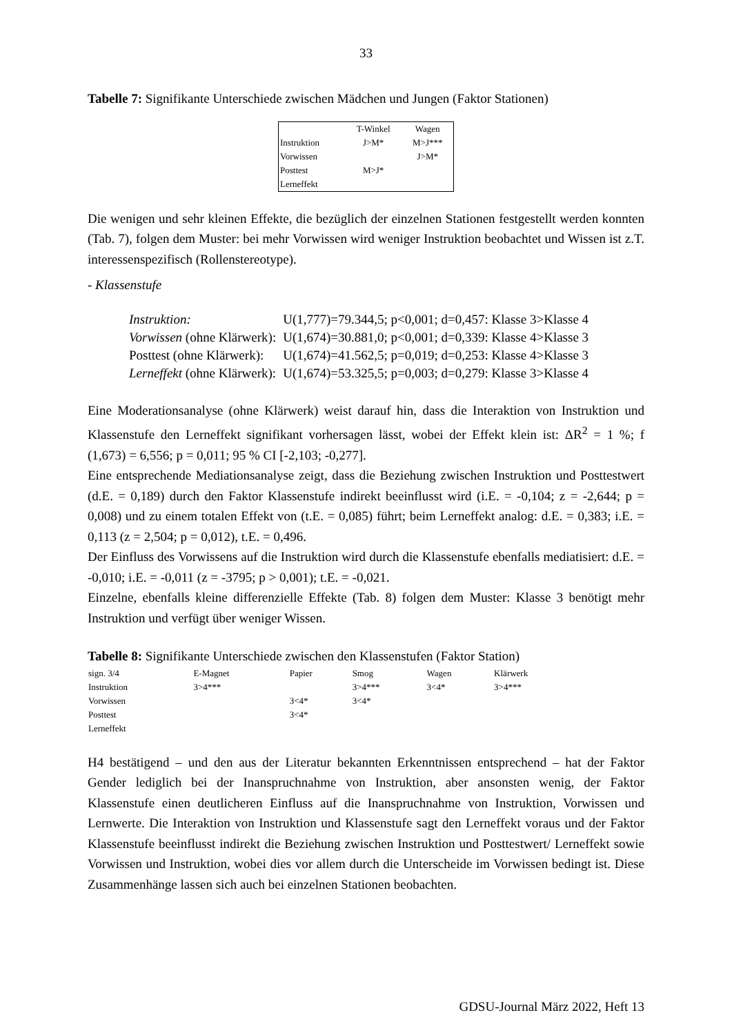33
Tabelle 7: Signifikante Unterschiede zwischen Mädchen und Jungen (Faktor Stationen)
| | T-Winkel | Wagen |
| --- | --- | --- |
| Instruktion | J>M* | M>J*** |
| Vorwissen | | J>M* |
| Posttest | M>J* | |
| Lerneffekt | | |
Die wenigen und sehr kleinen Effekte, die bezüglich der einzelnen Stationen festgestellt werden konnten (Tab. 7), folgen dem Muster: bei mehr Vorwissen wird weniger Instruktion beobachtet und Wissen ist z.T. interessenspezifisch (Rollenstereotype).
- Klassenstufe
| Instruktion: | U(1,777)=79.344,5; p<0,001; d=0,457: Klasse 3>Klasse 4 |
| Vorwissen (ohne Klärwerk): | U(1,674)=30.881,0; p<0,001; d=0,339: Klasse 4>Klasse 3 |
| Posttest (ohne Klärwerk): | U(1,674)=41.562,5; p=0,019; d=0,253: Klasse 4>Klasse 3 |
| Lerneffekt (ohne Klärwerk): | U(1,674)=53.325,5; p=0,003; d=0,279: Klasse 3>Klasse 4 |
Eine Moderationsanalyse (ohne Klärwerk) weist darauf hin, dass die Interaktion von Instruktion und Klassenstufe den Lerneffekt signifikant vorhersagen lässt, wobei der Effekt klein ist: ΔR<sup>2</sup> = 1 %; f (1,673) = 6,556; p = 0,011; 95 % CI [-2,103; -0,277].
Eine entsprechende Mediationsanalyse zeigt, dass die Beziehung zwischen Instruktion und Posttestwert (d.E. = 0,189) durch den Faktor Klassenstufe indirekt beeinflusst wird (i.E. = -0,104; z = -2,644; p = 0,008) und zu einem totalen Effekt von (t.E. = 0,085) führt; beim Lerneffekt analog: d.E. = 0,383; i.E. = 0,113 (z = 2,504; p = 0,012), t.E. = 0,496.
Der Einfluss des Vorwissens auf die Instruktion wird durch die Klassenstufe ebenfalls mediatisiert: d.E. = -0,010; i.E. = -0,011 (z = -3795; p > 0,001); t.E. = -0,021.
Einzelne, ebenfalls kleine differenzielle Effekte (Tab. 8) folgen dem Muster: Klasse 3 benötigt mehr Instruktion und verfügt über weniger Wissen.
Tabelle 8: Signifikante Unterschiede zwischen den Klassenstufen (Faktor Station)
| sign. 3/4 | E-Magnet | Papier | Smog | Wagen | Klärwerk |
| --- | --- | --- | --- | --- | --- |
| Instruktion | 3>4*** | | 3>4*** | 3<4* | 3>4*** |
| Vorwissen | | 3<4* | 3<4* | | |
| Posttest | | 3<4* | | | |
| Lerneffekt | | | | | |
H4 bestätigend – und den aus der Literatur bekannten Erkenntnissen entsprechend – hat der Faktor Gender lediglich bei der Inanspruchnahme von Instruktion, aber ansonsten wenig, der Faktor Klassenstufe einen deutlicheren Einfluss auf die Inanspruchnahme von Instruktion, Vorwissen und Lernwerte. Die Interaktion von Instruktion und Klassenstufe sagt den Lerneffekt voraus und der Faktor Klassenstufe beeinflusst indirekt die Beziehung zwischen Instruktion und Posttestwert/ Lerneffekt sowie Vorwissen und Instruktion, wobei dies vor allem durch die Unterscheide im Vorwissen bedingt ist. Diese Zusammenhänge lassen sich auch bei einzelnen Stationen beobachten.
GDSU-Journal März 2022, Heft 13